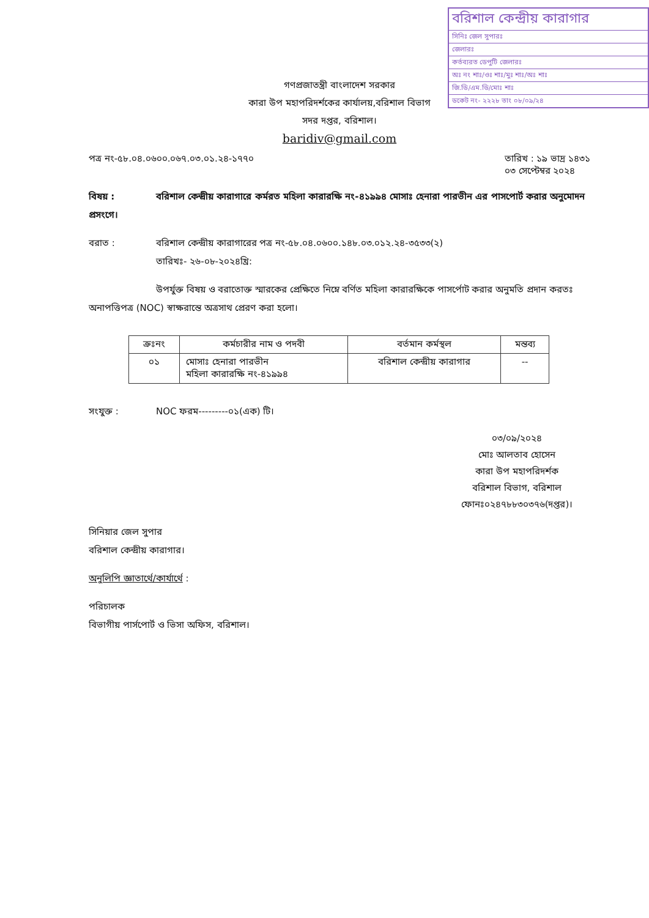বরিশাল কেন্দ্রীয় কারাগার
সিনিঃ জেল সুপারঃ
জেলারঃ
কর্তব্যরত ডেপুটি জেলারঃ
অঃ নং শাঃ/ওঃ শাঃ/মুঃ শাঃ/অঃ শাঃ
জি.ডি/এম.ডি/মোঃ শাঃ
ডকেট নং- ২২২৮ তাং ০৮/০৯/২৪
গণপ্রজাতন্ত্রী বাংলাদেশ সরকার
কারা উপ মহাপরিদর্শকের কার্যালয়,বরিশাল বিভাগ
সদর দপ্তর, বরিশাল।
baridiv@gmail.com
পত্র নং-৫৮.০৪.০৬০০.০৬৭.০৩.০১.২৪-১৭৭০ তারিখ : ১৯ ভাদ্র ১৪৩১
০৩ সেপ্টেম্বর ২০২৪
বিষয় : বরিশাল কেন্দ্রীয় কারাগারে কর্মরত মহিলা কারারক্ষি নং-৪১৯৯৪ মোসাঃ হেনারা পারভীন এর পাসপোর্ট করার অনুমোদন প্রসংগে।
বরাত : বরিশাল কেন্দ্রীয় কারাগারের পত্র নং-৫৮.০৪.০৬০০.১৪৮.০৩.০১২.২৪-৩৫৩৩(২)
তারিখঃ- ২৬-০৮-২০২৪খ্রি:
উপর্যুক্ত বিষয় ও বরাতোক্ত স্মারকের প্রেক্ষিতে নিম্নে বর্ণিত মহিলা কারারক্ষিকে পাসর্পোট করার অনুমতি প্রদান করতঃ অনাপত্তিপত্র (NOC) স্বাক্ষরান্তে অত্রসাথ প্রেরণ করা হলো।
| ক্রঃনং | কর্মচারীর নাম ও পদবী | বর্তমান কর্মস্থল | মন্তব্য |
| --- | --- | --- | --- |
| ০১ | মোসাঃ হেনারা পারভীন মহিলা কারারক্ষি নং-৪১৯৯৪ | বরিশাল কেন্দ্রীয় কারাগার | -- |
সংযুক্ত : NOC ফরম---------০১(এক) টি।
০৩/০৯/২০২৪
মোঃ আলতাব হোসেন
কারা উপ মহাপরিদর্শক
বরিশাল বিভাগ, বরিশাল
ফোনঃ০২৪৭৮৮৩০৩৭৬(দপ্তর)।
সিনিয়ার জেল সুপার
বরিশাল কেন্দ্রীয় কারাগার।
অনুলিপি জ্ঞাতার্থে/কার্যার্থে :
পরিচালক
বিভাগীয় পার্সপোর্ট ও ভিসা অফিস, বরিশাল।